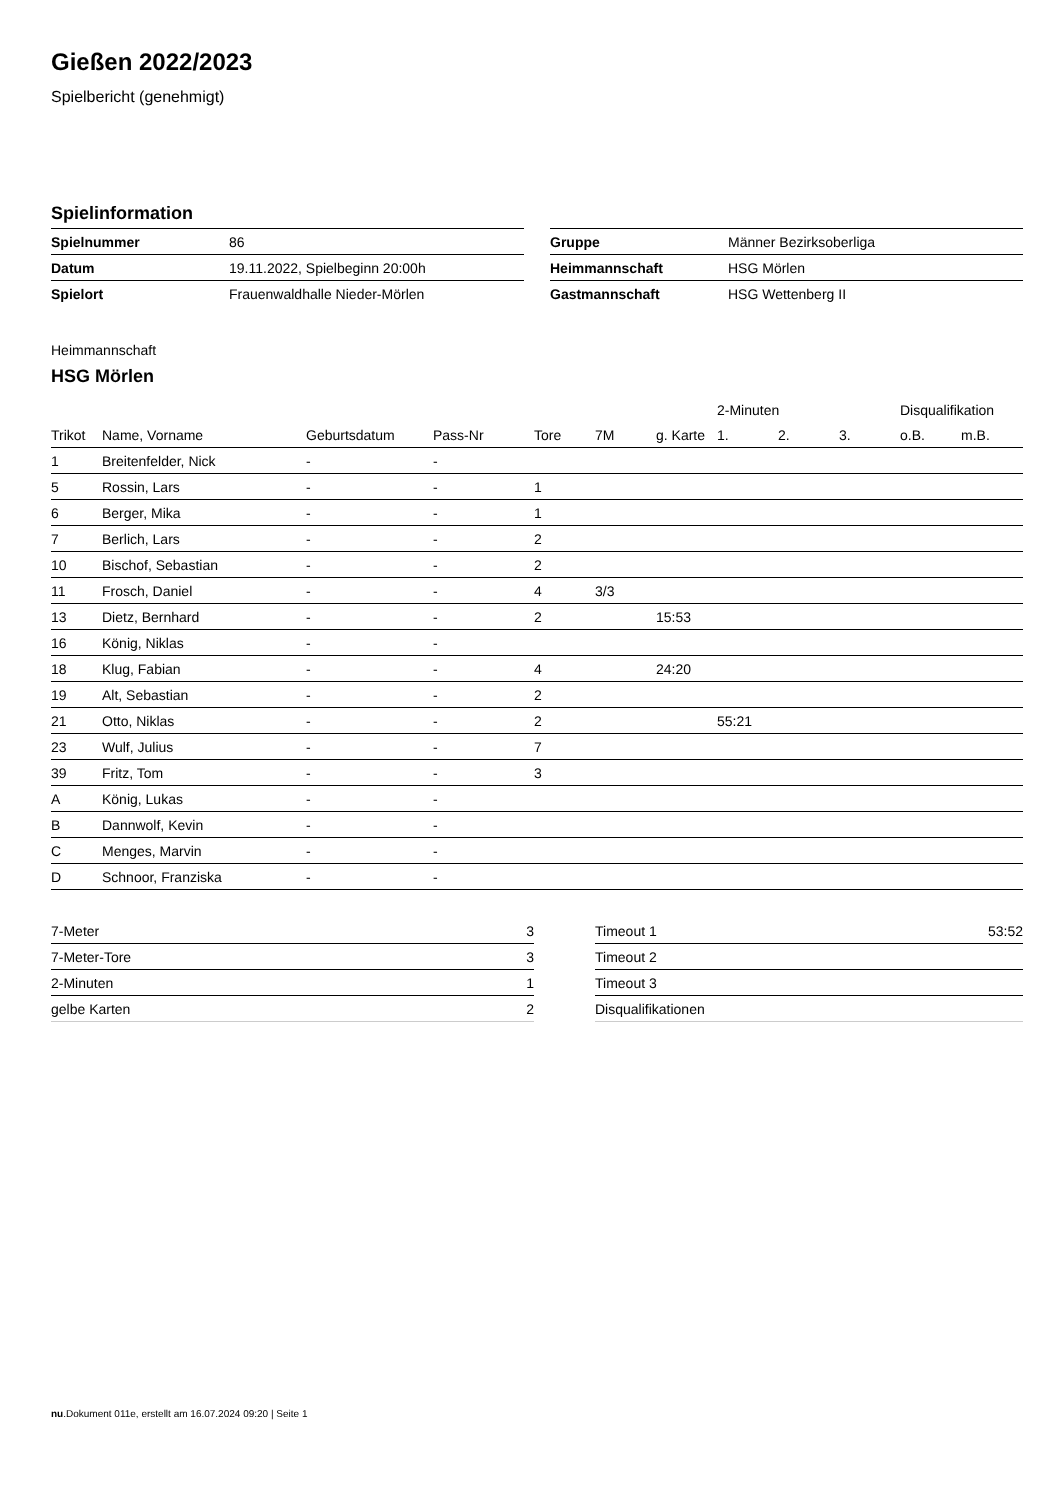Gießen 2022/2023
Spielbericht (genehmigt)
Spielinformation
| Spielnummer | 86 |
| Datum | 19.11.2022, Spielbeginn 20:00h |
| Spielort | Frauenwaldhalle Nieder-Mörlen |
| Gruppe | Männer Bezirksoberliga |
| Heimmannschaft | HSG Mörlen |
| Gastmannschaft | HSG Wettenberg II |
Heimmannschaft
HSG Mörlen
| | | | | | | | 2-Minuten | | | Disqualifikation | |
| --- | --- | --- | --- | --- | --- | --- | --- | --- | --- | --- | --- |
| Trikot | Name, Vorname | Geburtsdatum | Pass-Nr | Tore | 7M | g. Karte | 1. | 2. | 3. | o.B. | m.B. |
| 1 | Breitenfelder, Nick | - | - | | | | | | | | |
| 5 | Rossin, Lars | - | - | 1 | | | | | | | |
| 6 | Berger, Mika | - | - | 1 | | | | | | | |
| 7 | Berlich, Lars | - | - | 2 | | | | | | | |
| 10 | Bischof, Sebastian | - | - | 2 | | | | | | | |
| 11 | Frosch, Daniel | - | - | 4 | 3/3 | | | | | | |
| 13 | Dietz, Bernhard | - | - | 2 | | 15:53 | | | | | |
| 16 | König, Niklas | - | - | | | | | | | | |
| 18 | Klug, Fabian | - | - | 4 | | 24:20 | | | | | |
| 19 | Alt, Sebastian | - | - | 2 | | | | | | | |
| 21 | Otto, Niklas | - | - | 2 | | | 55:21 | | | | |
| 23 | Wulf, Julius | - | - | 7 | | | | | | | |
| 39 | Fritz, Tom | - | - | 3 | | | | | | | |
| A | König, Lukas | - | - | | | | | | | | |
| B | Dannwolf, Kevin | - | - | | | | | | | | |
| C | Menges, Marvin | - | - | | | | | | | | |
| D | Schnoor, Franziska | - | - | | | | | | | | |
| 7-Meter | 3 |
| 7-Meter-Tore | 3 |
| 2-Minuten | 1 |
| gelbe Karten | 2 |
| Timeout 1 | 53:52 |
| Timeout 2 | |
| Timeout 3 | |
| Disqualifikationen | |
nu.Dokument 011e, erstellt am 16.07.2024 09:20 | Seite 1